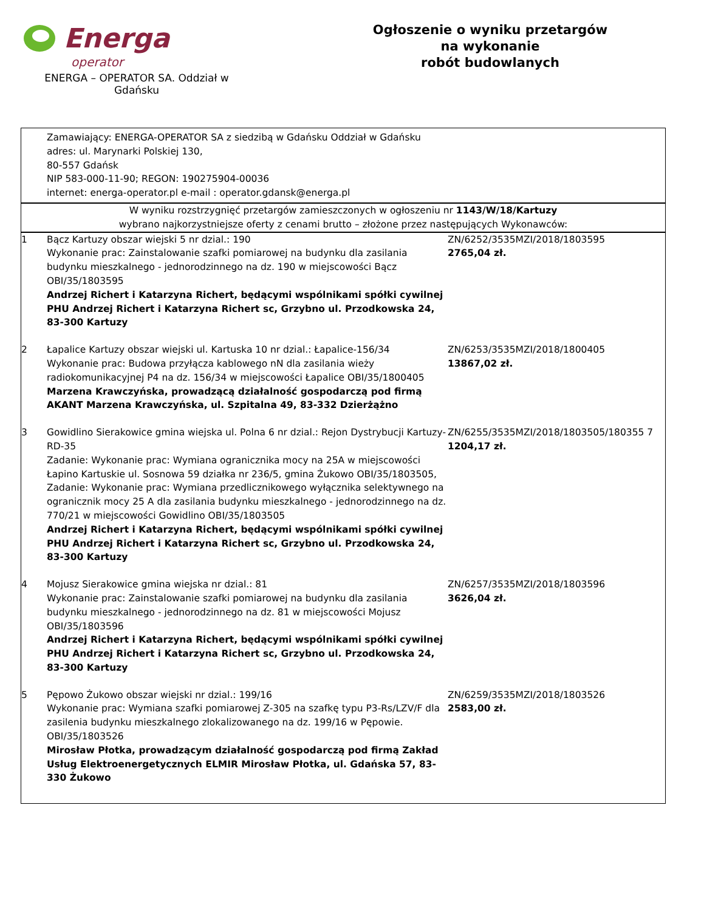Energa
operator
ENERGA – OPERATOR SA. Oddział w Gdańsku
Ogłoszenie o wyniku przetargów
na wykonanie
robót budowlanych
| | Zamawiający: ENERGA-OPERATOR SA z siedzibą w Gdańsku Oddział w Gdańsku adres: ul. Marynarki Polskiej 130, 80-557 Gdańsk NIP 583-000-11-90; REGON: 190275904-00036 internet: energa-operator.pl e-mail : operator.gdansk@energa.pl | |
| W wyniku rozstrzygnięć przetargów zamieszczonych w ogłoszeniu nr 1143/W/18/Kartuzy wybrano najkorzystniejsze oferty z cenami brutto – złożone przez następujących Wykonawców: | | |
| 1 | Bącz Kartuzy obszar wiejski 5 nr dzial.: 190 Wykonanie prac: Zainstalowanie szafki pomiarowej na budynku dla zasilania budynku mieszkalnego - jednorodzinnego na dz. 190 w miejscowości Bącz OBI/35/1803595 Andrzej Richert i Katarzyna Richert, będącymi wspólnikami spółki cywilnej PHU Andrzej Richert i Katarzyna Richert sc, Grzybno ul. Przodkowska 24, 83-300 Kartuzy | ZN/6252/3535MZI/2018/1803595 2765,04 zł. |
| 2 | Łapalice Kartuzy obszar wiejski ul. Kartuska 10 nr dzial.: Łapalice-156/34 Wykonanie prac: Budowa przyłącza kablowego nN dla zasilania wieży radiokomunikacyjnej P4 na dz. 156/34 w miejscowości Łapalice OBI/35/1800405 Marzena Krawczyńska, prowadzącą działalność gospodarczą pod firmą AKANT Marzena Krawczyńska, ul. Szpitalna 49, 83-332 Dzierżążno | ZN/6253/3535MZI/2018/1800405 13867,02 zł. |
| 3 | Gowidlino Sierakowice gmina wiejska ul. Polna 6 nr dzial.: Rejon Dystrybucji Kartuzy-RD-35 Zadanie: Wykonanie prac: Wymiana ogranicznika mocy na 25A w miejscowości Łapino Kartuskie ul. Sosnowa 59 działka nr 236/5, gmina Żukowo OBI/35/1803505, Zadanie: Wykonanie prac: Wymiana przedlicznikowego wyłącznika selektywnego na ogranicznik mocy 25 A dla zasilania budynku mieszkalnego - jednorodzinnego na dz. 770/21 w miejscowości Gowidlino OBI/35/1803505 Andrzej Richert i Katarzyna Richert, będącymi wspólnikami spółki cywilnej PHU Andrzej Richert i Katarzyna Richert sc, Grzybno ul. Przodkowska 24, 83-300 Kartuzy | ZN/6255/3535MZI/2018/1803505/180355 7 1204,17 zł. |
| 4 | Mojusz Sierakowice gmina wiejska nr dzial.: 81 Wykonanie prac: Zainstalowanie szafki pomiarowej na budynku dla zasilania budynku mieszkalnego - jednorodzinnego na dz. 81 w miejscowości Mojusz OBI/35/1803596 Andrzej Richert i Katarzyna Richert, będącymi wspólnikami spółki cywilnej PHU Andrzej Richert i Katarzyna Richert sc, Grzybno ul. Przodkowska 24, 83-300 Kartuzy | ZN/6257/3535MZI/2018/1803596 3626,04 zł. |
| 5 | Pępowo Żukowo obszar wiejski nr dzial.: 199/16 Wykonanie prac: Wymiana szafki pomiarowej Z-305 na szafkę typu P3-Rs/LZV/F dla zasilenia budynku mieszkalnego zlokalizowanego na dz. 199/16 w Pępowie. OBI/35/1803526 Mirosław Płotka, prowadzącym działalność gospodarczą pod firmą Zakład Usług Elektroenergetycznych ELMIR Mirosław Płotka, ul. Gdańska 57, 83-330 Żukowo | ZN/6259/3535MZI/2018/1803526 2583,00 zł. |